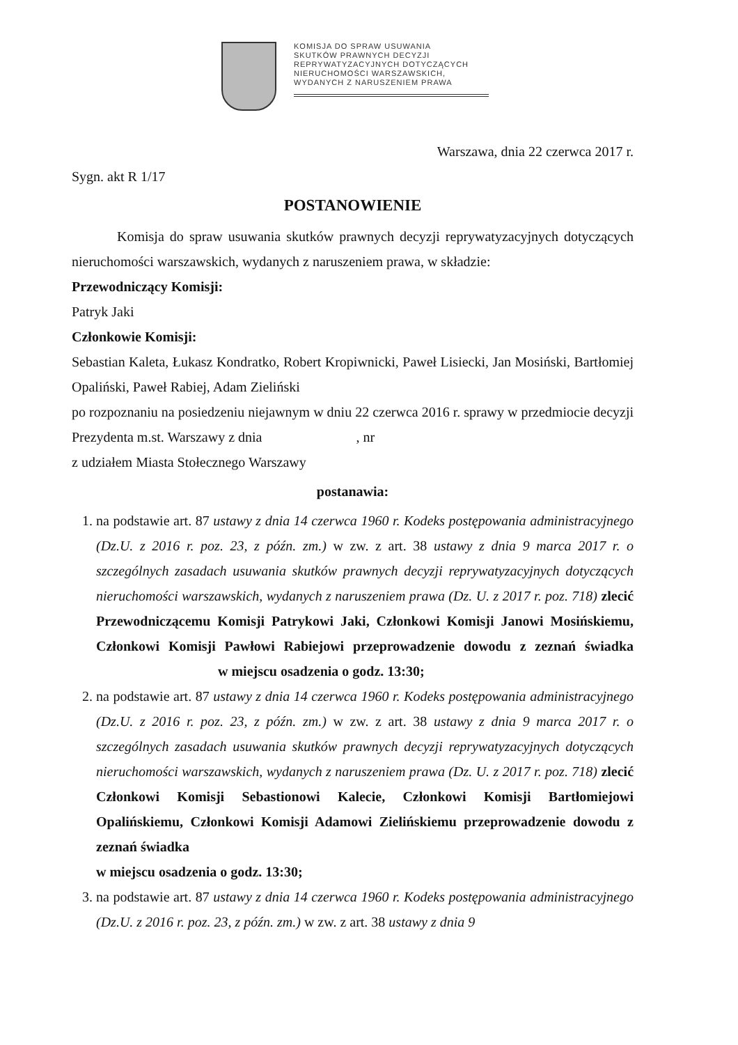KOMISJA DO SPRAW USUWANIA
SKUTKÓW PRAWNYCH DECYZJI
REPRYWATYZACYJNYCH DOTYCZĄCYCH
NIERUCHOMOŚCI WARSZAWSKICH,
WYDANYCH Z NARUSZENIEM PRAWA
Warszawa, dnia 22 czerwca 2017 r.
Sygn. akt R 1/17
POSTANOWIENIE
Komisja do spraw usuwania skutków prawnych decyzji reprywatyzacyjnych dotyczących nieruchomości warszawskich, wydanych z naruszeniem prawa, w składzie:
Przewodniczący Komisji:
Patryk Jaki
Członkowie Komisji:
Sebastian Kaleta, Łukasz Kondratko, Robert Kropiwnicki, Paweł Lisiecki, Jan Mosiński, Bartłomiej Opaliński, Paweł Rabiej, Adam Zieliński
po rozpoznaniu na posiedzeniu niejawnym w dniu 22 czerwca 2016 r. sprawy w przedmiocie decyzji Prezydenta m.st. Warszawy z dnia , nr
z udziałem Miasta Stołecznego Warszawy
postanawia:
1. na podstawie art. 87 ustawy z dnia 14 czerwca 1960 r. Kodeks postępowania administracyjnego (Dz.U. z 2016 r. poz. 23, z późn. zm.) w zw. z art. 38 ustawy z dnia 9 marca 2017 r. o szczególnych zasadach usuwania skutków prawnych decyzji reprywatyzacyjnych dotyczących nieruchomości warszawskich, wydanych z naruszeniem prawa (Dz. U. z 2017 r. poz. 718) zlecić Przewodniczącemu Komisji Patrykowi Jaki, Członkowi Komisji Janowi Mosińskiemu, Członkowi Komisji Pawłowi Rabiejowi przeprowadzenie dowodu z zeznań świadka w miejscu osadzenia o godz. 13:30;
2. na podstawie art. 87 ustawy z dnia 14 czerwca 1960 r. Kodeks postępowania administracyjnego (Dz.U. z 2016 r. poz. 23, z późn. zm.) w zw. z art. 38 ustawy z dnia 9 marca 2017 r. o szczególnych zasadach usuwania skutków prawnych decyzji reprywatyzacyjnych dotyczących nieruchomości warszawskich, wydanych z naruszeniem prawa (Dz. U. z 2017 r. poz. 718) zlecić Członkowi Komisji Sebastionowi Kalecie, Członkowi Komisji Bartłomiejowi Opalińskiemu, Członkowi Komisji Adamowi Zielińskiemu przeprowadzenie dowodu z zeznań świadka
w miejscu osadzenia o godz. 13:30;
3. na podstawie art. 87 ustawy z dnia 14 czerwca 1960 r. Kodeks postępowania administracyjnego (Dz.U. z 2016 r. poz. 23, z późn. zm.) w zw. z art. 38 ustawy z dnia 9